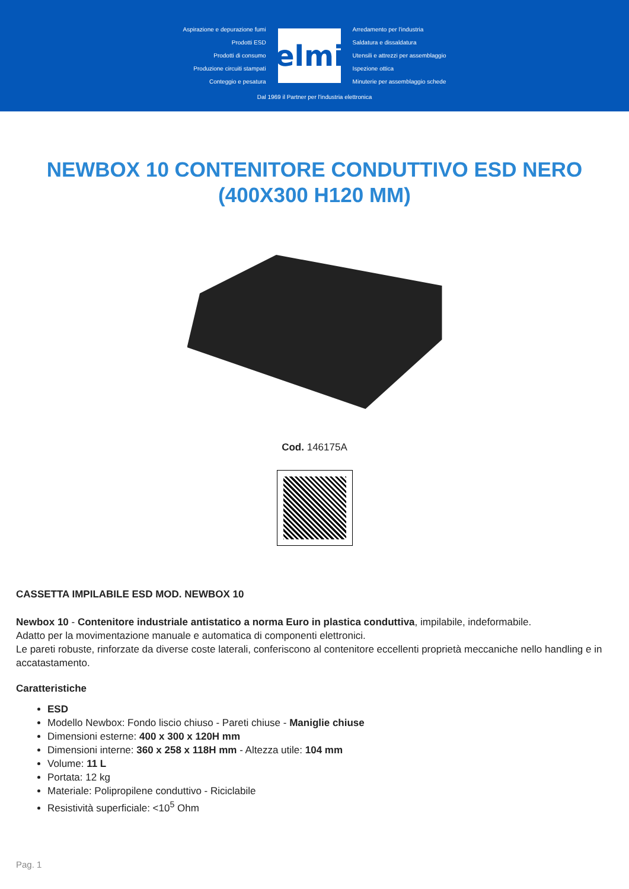Aspirazione e depurazione fumi
Prodotti ESD
Prodotti di consumo
Produzione circuiti stampati
Conteggio e pesatura
elmi
Arredamento per l'industria
Saldatura e dissaldatura
Utensili e attrezzi per assemblaggio
Ispezione ottica
Minuterie per assemblaggio schede
Dal 1969 il Partner per l'industria elettronica
NEWBOX 10 CONTENITORE CONDUTTIVO ESD NERO (400X300 H120 MM)
Cod. 146175A
CASSETTA IMPILABILE ESD MOD. NEWBOX 10
Newbox 10 - Contenitore industriale antistatico a norma Euro in plastica conduttiva, impilabile, indeformabile.
Adatto per la movimentazione manuale e automatica di componenti elettronici.
Le pareti robuste, rinforzate da diverse coste laterali, conferiscono al contenitore eccellenti proprietà meccaniche nello handling e in accatastamento.
Caratteristiche
ESD
Modello Newbox: Fondo liscio chiuso - Pareti chiuse - Maniglie chiuse
Dimensioni esterne: 400 x 300 x 120H mm
Dimensioni interne: 360 x 258 x 118H mm - Altezza utile: 104 mm
Volume: 11 L
Portata: 12 kg
Materiale: Polipropilene conduttivo - Riciclabile
Resistività superficiale: <10<sup>5</sup> Ohm
Pag. 1